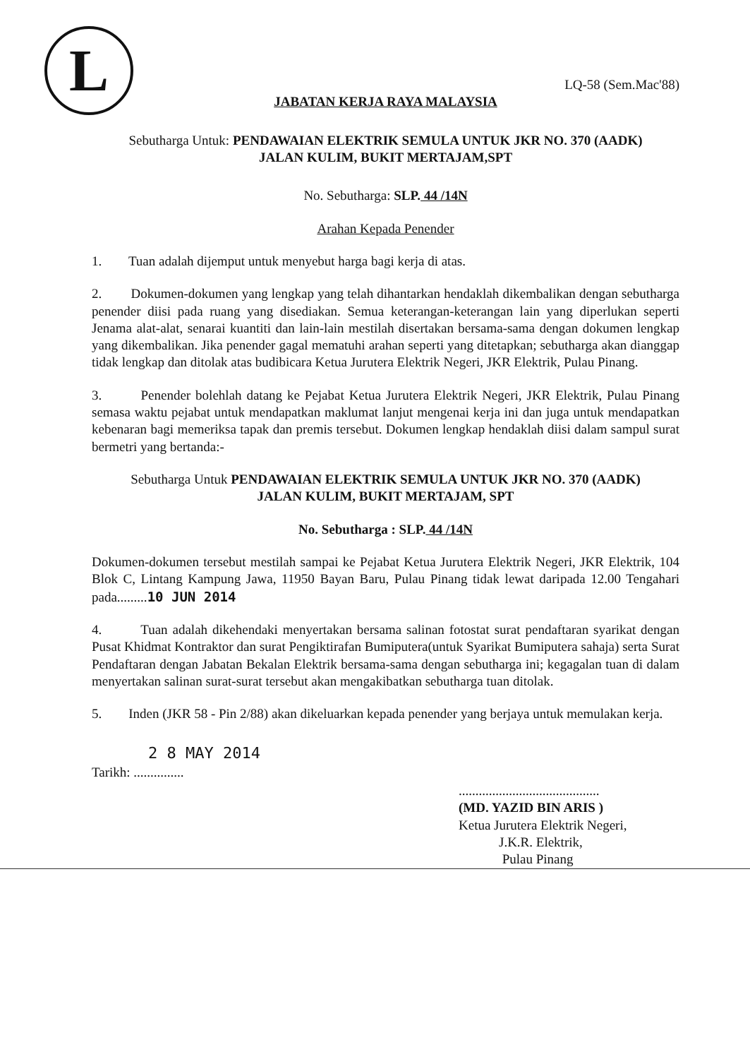L
LQ-58 (Sem.Mac'88)
JABATAN KERJA RAYA MALAYSIA
Sebutharga Untuk: PENDAWAIAN ELEKTRIK SEMULA UNTUK JKR NO. 370 (AADK)
JALAN KULIM, BUKIT MERTAJAM,SPT
No. Sebutharga: SLP. 44 /14N
Arahan Kepada Penender
1. Tuan adalah dijemput untuk menyebut harga bagi kerja di atas.
2. Dokumen-dokumen yang lengkap yang telah dihantarkan hendaklah dikembalikan dengan sebutharga penender diisi pada ruang yang disediakan. Semua keterangan-keterangan lain yang diperlukan seperti Jenama alat-alat, senarai kuantiti dan lain-lain mestilah disertakan bersama-sama dengan dokumen lengkap yang dikembalikan. Jika penender gagal mematuhi arahan seperti yang ditetapkan; sebutharga akan dianggap tidak lengkap dan ditolak atas budibicara Ketua Jurutera Elektrik Negeri, JKR Elektrik, Pulau Pinang.
3. Penender bolehlah datang ke Pejabat Ketua Jurutera Elektrik Negeri, JKR Elektrik, Pulau Pinang semasa waktu pejabat untuk mendapatkan maklumat lanjut mengenai kerja ini dan juga untuk mendapatkan kebenaran bagi memeriksa tapak dan premis tersebut. Dokumen lengkap hendaklah diisi dalam sampul surat bermetri yang bertanda:-
Sebutharga Untuk PENDAWAIAN ELEKTRIK SEMULA UNTUK JKR NO. 370 (AADK)
JALAN KULIM, BUKIT MERTAJAM, SPT
No. Sebutharga : SLP. 44 /14N
Dokumen-dokumen tersebut mestilah sampai ke Pejabat Ketua Jurutera Elektrik Negeri, JKR Elektrik, 104 Blok C, Lintang Kampung Jawa, 11950 Bayan Baru, Pulau Pinang tidak lewat daripada 12.00 Tengahari pada.........10 JUN 2014
4. Tuan adalah dikehendaki menyertakan bersama salinan fotostat surat pendaftaran syarikat dengan Pusat Khidmat Kontraktor dan surat Pengiktirafan Bumiputera(untuk Syarikat Bumiputera sahaja) serta Surat Pendaftaran dengan Jabatan Bekalan Elektrik bersama-sama dengan sebutharga ini; kegagalan tuan di dalam menyertakan salinan surat-surat tersebut akan mengakibatkan sebutharga tuan ditolak.
5. Inden (JKR 58 - Pin 2/88) akan dikeluarkan kepada penender yang berjaya untuk memulakan kerja.
2 8 MAY 2014
Tarikh: ...............
..........................................
(MD. YAZID BIN ARIS )
Ketua Jurutera Elektrik Negeri,
J.K.R. Elektrik,
Pulau Pinang